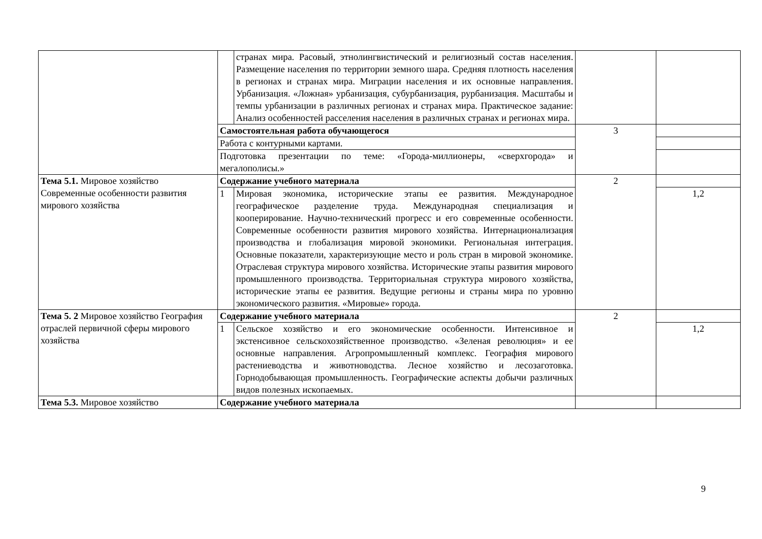| | | странах мира. Расовый, этнолингвистический и религиозный состав населения. Размещение населения по территории земного шара. Средняя плотность населения в регионах и странах мира. Миграции населения и их основные направления. Урбанизация. «Ложная» урбанизация, субурбанизация, рурбанизация. Масштабы и темпы урбанизации в различных регионах и странах мира. Практическое задание: Анализ особенностей расселения населения в различных странах и регионах мира. | | |
| | Самостоятельная работа обучающегося | | 3 | |
| | Работа с контурными картами. | | | |
| | Подготовка презентации по теме: «Города-миллионеры, «сверхгорода» и мегалополисы.» | | | |
| Тема 5.1. Мировое хозяйство Современные особенности развития мирового хозяйства | Содержание учебного материала | | 2 | |
| | 1 | Мировая экономика, исторические этапы ее развития. Международное географическое разделение труда. Международная специализация и кооперирование. Научно-технический прогресс и его современные особенности. Современные особенности развития мирового хозяйства. Интернационализация производства и глобализация мировой экономики. Региональная интеграция. Основные показатели, характеризующие место и роль стран в мировой экономике. Отраслевая структура мирового хозяйства. Исторические этапы развития мирового промышленного производства. Территориальная структура мирового хозяйства, исторические этапы ее развития. Ведущие регионы и страны мира по уровню экономического развития. «Мировые» города. | | 1,2 |
| Тема 5. 2 Мировое хозяйство География отраслей первичной сферы мирового хозяйства | Содержание учебного материала | | 2 | |
| | 1 | Сельское хозяйство и его экономические особенности. Интенсивное и экстенсивное сельскохозяйственное производство. «Зеленая революция» и ее основные направления. Агропромышленный комплекс. География мирового растениеводства и животноводства. Лесное хозяйство и лесозаготовка. Горнодобывающая промышленность. Географические аспекты добычи различных видов полезных ископаемых. | | 1,2 |
| Тема 5.3. Мировое хозяйство | Содержание учебного материала | | | |
9